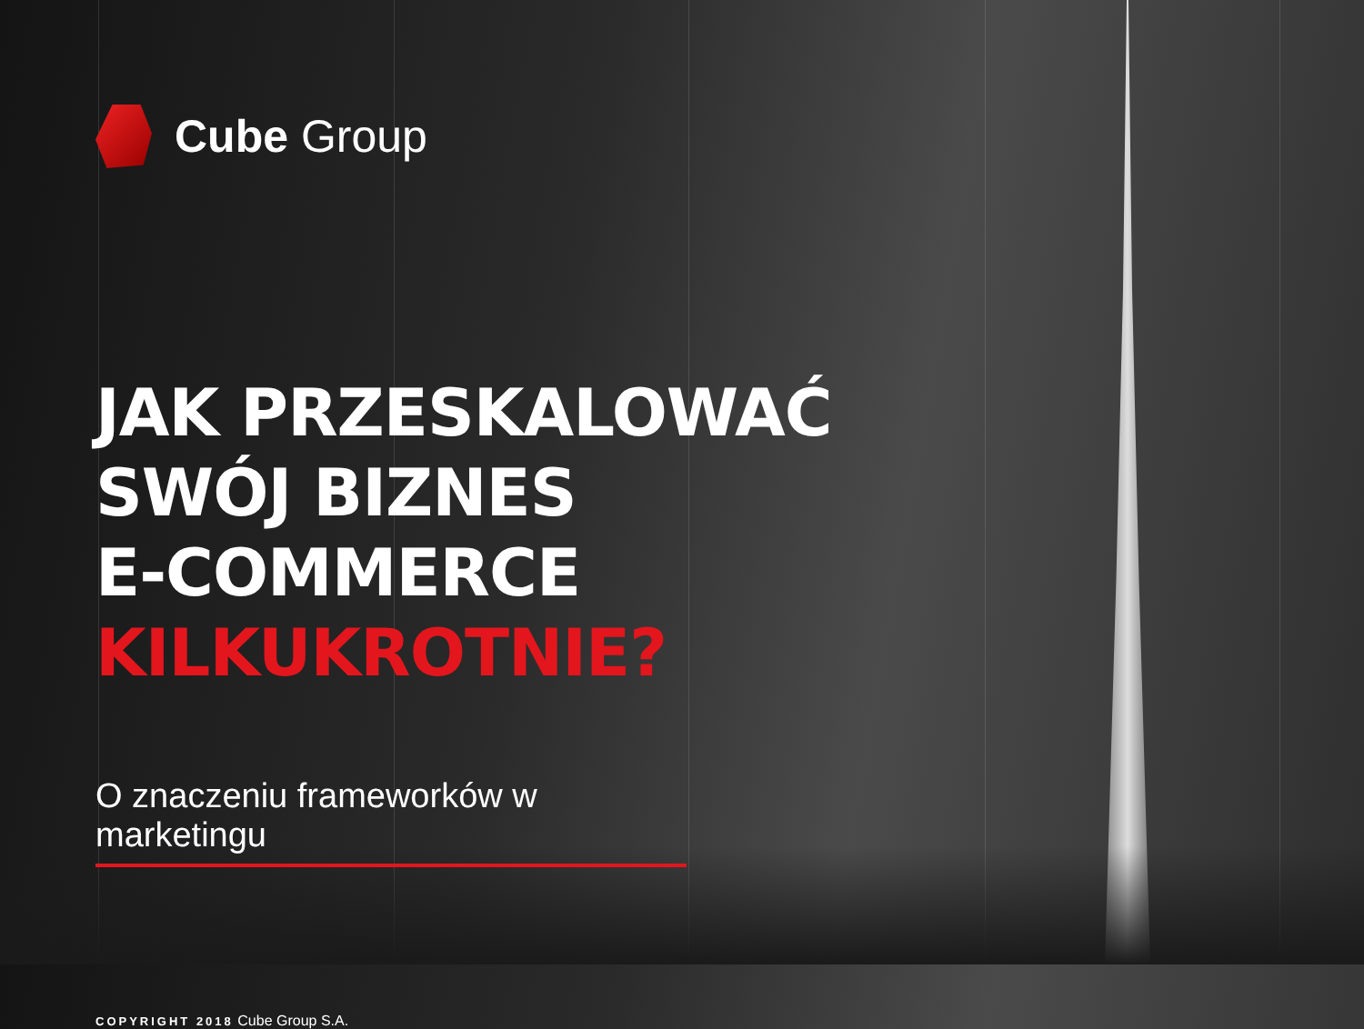Cube Group
JAK PRZESKALOWAĆ
SWÓJ BIZNES
E-COMMERCE
KILKUKROTNIE?
O znaczeniu frameworków w marketingu
COPYRIGHT 2018 Cube Group S.A.